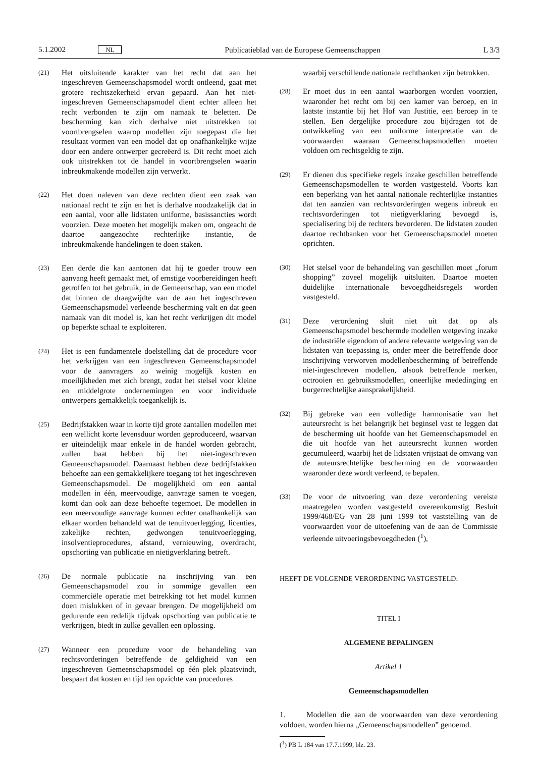5.1.2002 NL Publicatieblad van de Europese Gemeenschappen L 3/3
(21) Het uitsluitende karakter van het recht dat aan het ingeschreven Gemeenschapsmodel wordt ontleend, gaat met grotere rechtszekerheid ervan gepaard. Aan het niet-ingeschreven Gemeenschapsmodel dient echter alleen het recht verbonden te zijn om namaak te beletten. De bescherming kan zich derhalve niet uitstrekken tot voortbrengselen waarop modellen zijn toegepast die het resultaat vormen van een model dat op onafhankelijke wijze door een andere ontwerper gecreëerd is. Dit recht moet zich ook uitstrekken tot de handel in voortbrengselen waarin inbreukmakende modellen zijn verwerkt.
(22) Het doen naleven van deze rechten dient een zaak van nationaal recht te zijn en het is derhalve noodzakelijk dat in een aantal, voor alle lidstaten uniforme, basissancties wordt voorzien. Deze moeten het mogelijk maken om, ongeacht de daartoe aangezochte rechterlijke instantie, de inbreukmakende handelingen te doen staken.
(23) Een derde die kan aantonen dat hij te goeder trouw een aanvang heeft gemaakt met, of ernstige voorbereidingen heeft getroffen tot het gebruik, in de Gemeenschap, van een model dat binnen de draagwijdte van de aan het ingeschreven Gemeenschapsmodel verleende bescherming valt en dat geen namaak van dit model is, kan het recht verkrijgen dit model op beperkte schaal te exploiteren.
(24) Het is een fundamentele doelstelling dat de procedure voor het verkrijgen van een ingeschreven Gemeenschapsmodel voor de aanvragers zo weinig mogelijk kosten en moeilijkheden met zich brengt, zodat het stelsel voor kleine en middelgrote ondernemingen en voor individuele ontwerpers gemakkelijk toegankelijk is.
(25) Bedrijfstakken waar in korte tijd grote aantallen modellen met een wellicht korte levensduur worden geproduceerd, waarvan er uiteindelijk maar enkele in de handel worden gebracht, zullen baat hebben bij het niet-ingeschreven Gemeenschapsmodel. Daarnaast hebben deze bedrijfstakken behoefte aan een gemakkelijkere toegang tot het ingeschreven Gemeenschapsmodel. De mogelijkheid om een aantal modellen in één, meervoudige, aanvrage samen te voegen, komt dan ook aan deze behoefte tegemoet. De modellen in een meervoudige aanvrage kunnen echter onafhankelijk van elkaar worden behandeld wat de tenuitvoerlegging, licenties, zakelijke rechten, gedwongen tenuitvoerlegging, insolventieprocedures, afstand, vernieuwing, overdracht, opschorting van publicatie en nietigverklaring betreft.
(26) De normale publicatie na inschrijving van een Gemeenschapsmodel zou in sommige gevallen een commerciële operatie met betrekking tot het model kunnen doen mislukken of in gevaar brengen. De mogelijkheid om gedurende een redelijk tijdvak opschorting van publicatie te verkrijgen, biedt in zulke gevallen een oplossing.
(27) Wanneer een procedure voor de behandeling van rechtsvorderingen betreffende de geldigheid van een ingeschreven Gemeenschapsmodel op één plek plaatsvindt, bespaart dat kosten en tijd ten opzichte van procedures
waarbij verschillende nationale rechtbanken zijn betrokken.
(28) Er moet dus in een aantal waarborgen worden voorzien, waaronder het recht om bij een kamer van beroep, en in laatste instantie bij het Hof van Justitie, een beroep in te stellen. Een dergelijke procedure zou bijdragen tot de ontwikkeling van een uniforme interpretatie van de voorwaarden waaraan Gemeenschapsmodellen moeten voldoen om rechtsgeldig te zijn.
(29) Er dienen dus specifieke regels inzake geschillen betreffende Gemeenschapsmodellen te worden vastgesteld. Voorts kan een beperking van het aantal nationale rechterlijke instanties dat ten aanzien van rechtsvorderingen wegens inbreuk en rechtsvorderingen tot nietigverklaring bevoegd is, specialisering bij de rechters bevorderen. De lidstaten zouden daartoe rechtbanken voor het Gemeenschapsmodel moeten oprichten.
(30) Het stelsel voor de behandeling van geschillen moet „forum shopping” zoveel mogelijk uitsluiten. Daartoe moeten duidelijke internationale bevoegdheidsregels worden vastgesteld.
(31) Deze verordening sluit niet uit dat op als Gemeenschapsmodel beschermde modellen wetgeving inzake de industriële eigendom of andere relevante wetgeving van de lidstaten van toepassing is, onder meer die betreffende door inschrijving verworven modellenbescherming of betreffende niet-ingeschreven modellen, alsook betreffende merken, octrooien en gebruiksmodellen, oneerlijke mededinging en burgerrechtelijke aansprakelijkheid.
(32) Bij gebreke van een volledige harmonisatie van het auteursrecht is het belangrijk het beginsel vast te leggen dat de bescherming uit hoofde van het Gemeenschapsmodel en die uit hoofde van het auteursrecht kunnen worden gecumuleerd, waarbij het de lidstaten vrijstaat de omvang van de auteursrechtelijke bescherming en de voorwaarden waaronder deze wordt verleend, te bepalen.
(33) De voor de uitvoering van deze verordening vereiste maatregelen worden vastgesteld overeenkomstig Besluit 1999/468/EG van 28 juni 1999 tot vaststelling van de voorwaarden voor de uitoefening van de aan de Commissie verleende uitvoeringsbevoegdheden (<sup>1</sup>),
HEEFT DE VOLGENDE VERORDENING VASTGESTELD:
TITEL I
ALGEMENE BEPALINGEN
Artikel 1
Gemeenschapsmodellen
1. Modellen die aan de voorwaarden van deze verordening voldoen, worden hierna „Gemeenschapsmodellen” genoemd.
(<sup>1</sup>) PB L 184 van 17.7.1999, blz. 23.